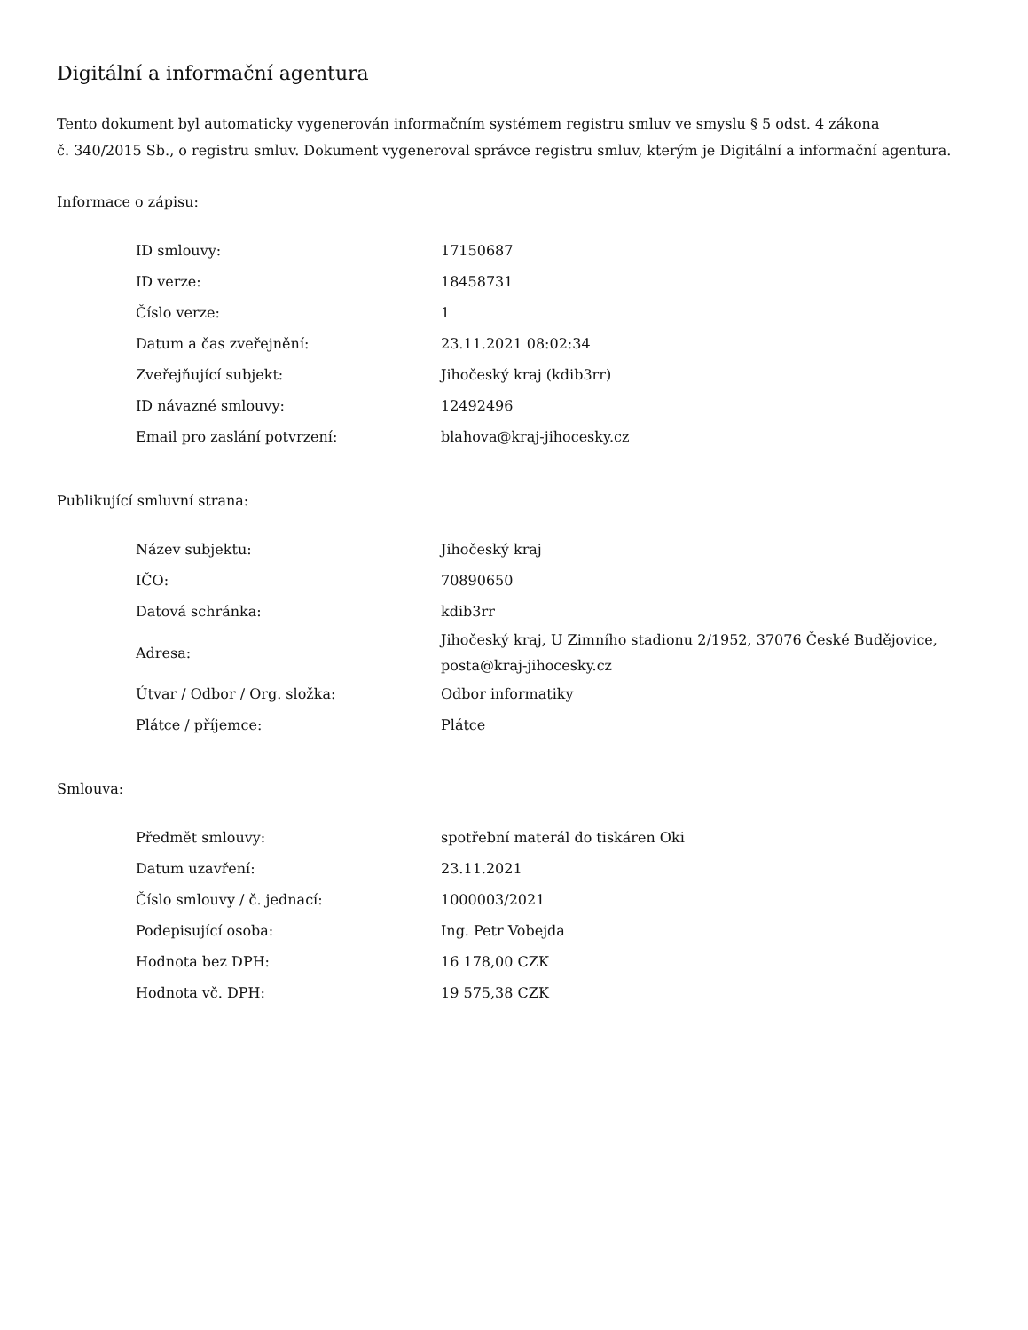Digitální a informační agentura
Tento dokument byl automaticky vygenerován informačním systémem registru smluv ve smyslu § 5 odst. 4 zákona
č. 340/2015 Sb., o registru smluv. Dokument vygeneroval správce registru smluv, kterým je Digitální a informační agentura.
Informace o zápisu:
| ID smlouvy: | 17150687 |
| ID verze: | 18458731 |
| Číslo verze: | 1 |
| Datum a čas zveřejnění: | 23.11.2021 08:02:34 |
| Zveřejňující subjekt: | Jihočeský kraj (kdib3rr) |
| ID návazné smlouvy: | 12492496 |
| Email pro zaslání potvrzení: | blahova@kraj-jihocesky.cz |
Publikující smluvní strana:
| Název subjektu: | Jihočeský kraj |
| IČO: | 70890650 |
| Datová schránka: | kdib3rr |
| Adresa: | Jihočeský kraj, U Zimního stadionu 2/1952, 37076 České Budějovice, posta@kraj-jihocesky.cz |
| Útvar / Odbor / Org. složka: | Odbor informatiky |
| Plátce / příjemce: | Plátce |
Smlouva:
| Předmět smlouvy: | spotřební materál do tiskáren Oki |
| Datum uzavření: | 23.11.2021 |
| Číslo smlouvy / č. jednací: | 1000003/2021 |
| Podepisující osoba: | Ing. Petr Vobejda |
| Hodnota bez DPH: | 16 178,00 CZK |
| Hodnota vč. DPH: | 19 575,38 CZK |